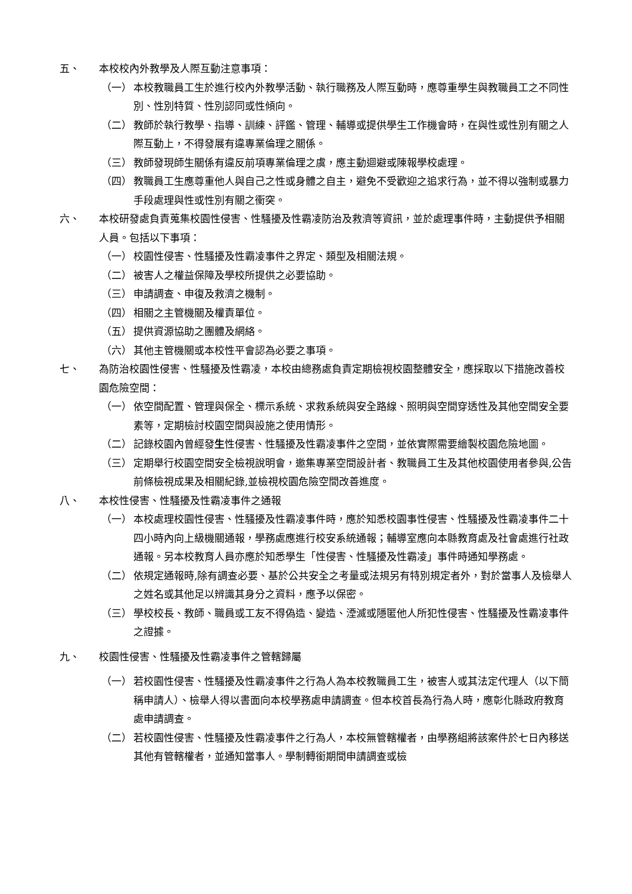五、 本校校內外教學及人際互動注意事項：
（一） 本校教職員工生於進行校內外教學活動、執行職務及人際互動時，應尊重學生與教職員工之不同性別、性別特質、性別認同或性傾向。
（二） 教師於執行教學、指導、訓練、評鑑、管理、輔導或提供學生工作機會時，在與性或性別有關之人際互動上，不得發展有違專業倫理之關係。
（三） 教師發現師生關係有違反前項專業倫理之虞，應主動迴避或陳報學校處理。
（四） 教職員工生應尊重他人與自己之性或身體之自主，避免不受歡迎之追求行為，並不得以強制或暴力手段處理與性或性別有關之衝突。
六、 本校研發處負責蒐集校園性侵害、性騷擾及性霸凌防治及救濟等資訊，並於處理事件時，主動提供予相關人員。包括以下事項：
（一） 校園性侵害、性騷擾及性霸凌事件之界定、類型及相關法規。
（二） 被害人之權益保障及學校所提供之必要協助。
（三） 申請調查、申復及救濟之機制。
（四） 相關之主管機關及權責單位。
（五） 提供資源協助之團體及網絡。
（六） 其他主管機關或本校性平會認為必要之事項。
七、 為防治校園性侵害、性騷擾及性霸凌，本校由總務處負責定期檢視校園整體安全，應採取以下措施改善校園危險空間：
（一） 依空間配置、管理與保全、標示系統、求救系統與安全路線、照明與空間穿透性及其他空間安全要素等，定期檢討校園空間與設施之使用情形。
（二） 記錄校園內曾經發生性侵害、性騷擾及性霸凌事件之空間，並依實際需要繪製校園危險地圖。
（三） 定期舉行校園空間安全檢視說明會，邀集專業空間設計者、教職員工生及其他校園使用者參與,公告前條檢視成果及相關紀錄,並檢視校園危險空間改善進度。
八、 本校性侵害、性騷擾及性霸凌事件之通報
（一） 本校處理校園性侵害、性騷擾及性霸凌事件時，應於知悉校園事性侵害、性騷擾及性霸凌事件二十四小時內向上級機關通報，學務處應進行校安系統通報；輔導室應向本縣教育處及社會處進行社政通報。另本校教育人員亦應於知悉學生「性侵害、性騷擾及性霸凌」事件時通知學務處。
（二） 依規定通報時,除有調查必要、基於公共安全之考量或法規另有特別規定者外，對於當事人及檢舉人之姓名或其他足以辨識其身分之資料，應予以保密。
（三） 學校校長、教師、職員或工友不得偽造、變造、湮滅或隱匿他人所犯性侵害、性騷擾及性霸凌事件之證據。
九、 校園性侵害、性騷擾及性霸凌事件之管轄歸屬
（一） 若校園性侵害、性騷擾及性霸凌事件之行為人為本校教職員工生，被害人或其法定代理人（以下簡稱申請人）、檢舉人得以書面向本校學務處申請調查。但本校首長為行為人時，應彰化縣政府教育處申請調查。
（二） 若校園性侵害、性騷擾及性霸凌事件之行為人，本校無管轄權者，由學務組將該案件於七日內移送其他有管轄權者，並通知當事人。學制轉銜期間申請調查或檢